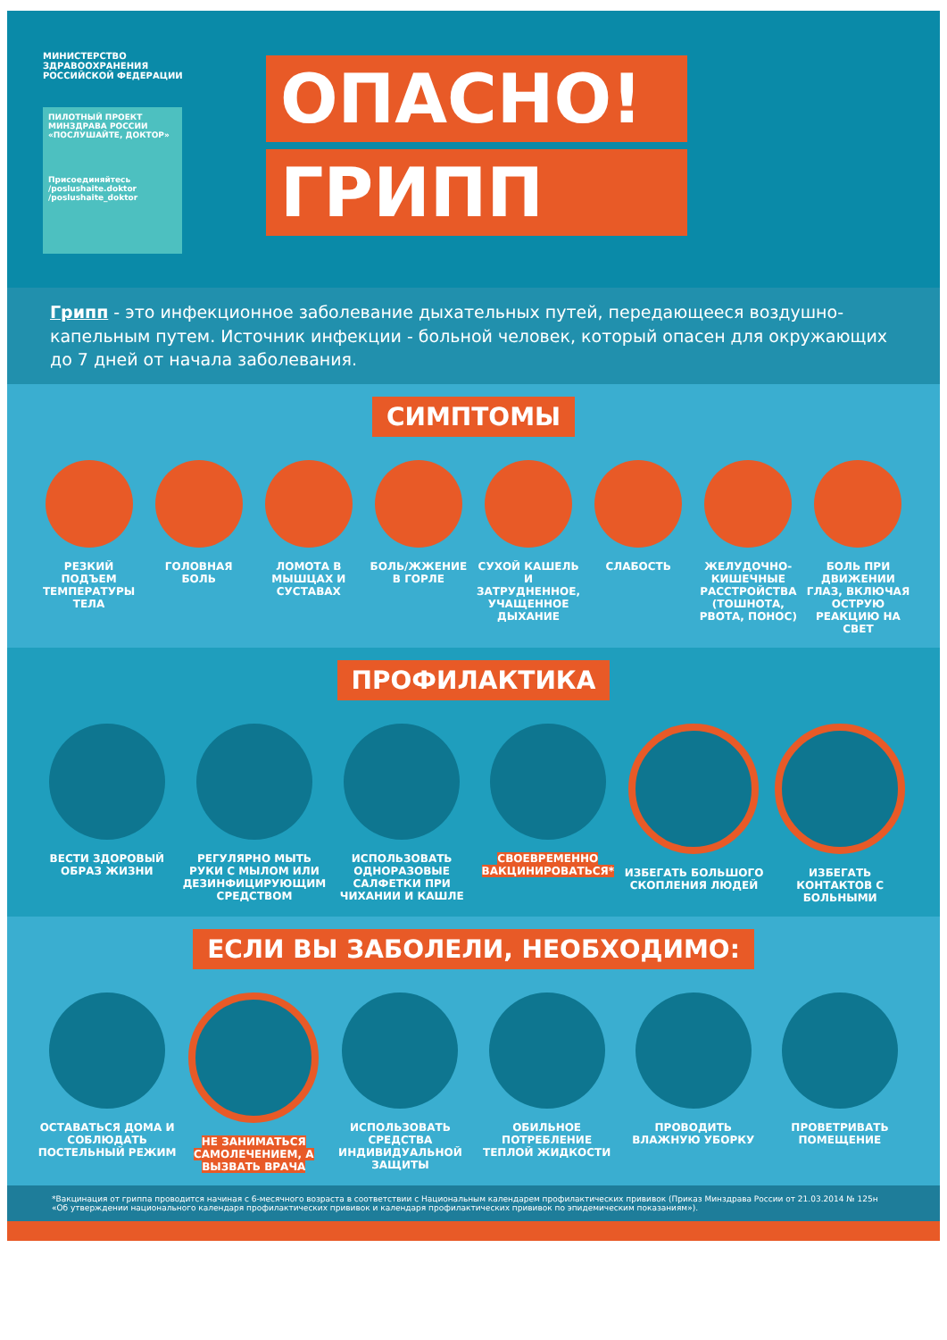МИНИСТЕРСТВО
ЗДРАВООХРАНЕНИЯ
РОССИЙСКОЙ ФЕДЕРАЦИИ
ПИЛОТНЫЙ ПРОЕКТ МИНЗДРАВА РОССИИ
«ПОСЛУШАЙТЕ, ДОКТОР»
Присоединяйтесь
/poslushaite.doktor
/poslushaite_doktor
ОПАСНО!
ГРИПП
Грипп - это инфекционное заболевание дыхательных путей, передающееся воздушно-капельным путем. Источник инфекции - больной человек, который опасен для окружающих до 7 дней от начала заболевания.
СИМПТОМЫ
РЕЗКИЙ ПОДЪЕМ ТЕМПЕРАТУРЫ ТЕЛА ГОЛОВНАЯ БОЛЬ ЛОМОТА В МЫШЦАХ И СУСТАВАХ БОЛЬ/ЖЖЕНИЕ В ГОРЛЕ СУХОЙ КАШЕЛЬ И ЗАТРУДНЕННОЕ, УЧАЩЕННОЕ ДЫХАНИЕ
СЛАБОСТЬ ЖЕЛУДОЧНО-КИШЕЧНЫЕ РАССТРОЙСТВА (ТОШНОТА, РВОТА, ПОНОС)
БОЛЬ ПРИ ДВИЖЕНИИ ГЛАЗ, ВКЛЮЧАЯ ОСТРУЮ РЕАКЦИЮ НА СВЕТ
ПРОФИЛАКТИКА
ВЕСТИ ЗДОРОВЫЙ ОБРАЗ ЖИЗНИ РЕГУЛЯРНО МЫТЬ РУКИ С МЫЛОМ ИЛИ ДЕЗИНФИЦИРУЮЩИМ СРЕДСТВОМ
ИСПОЛЬЗОВАТЬ ОДНОРАЗОВЫЕ САЛФЕТКИ ПРИ ЧИХАНИИ И КАШЛЕ
СВОЕВРЕМЕННО ВАКЦИНИРОВАТЬСЯ* ИЗБЕГАТЬ БОЛЬШОГО СКОПЛЕНИЯ ЛЮДЕЙ
ИЗБЕГАТЬ КОНТАКТОВ С БОЛЬНЫМИ
ЕСЛИ ВЫ ЗАБОЛЕЛИ, НЕОБХОДИМО:
ОСТАВАТЬСЯ ДОМА И СОБЛЮДАТЬ ПОСТЕЛЬНЫЙ РЕЖИМ
НЕ ЗАНИМАТЬСЯ САМОЛЕЧЕНИЕМ, А ВЫЗВАТЬ ВРАЧА
ИСПОЛЬЗОВАТЬ СРЕДСТВА ИНДИВИДУАЛЬНОЙ ЗАЩИТЫ
ОБИЛЬНОЕ ПОТРЕБЛЕНИЕ ТЕПЛОЙ ЖИДКОСТИ
ПРОВОДИТЬ ВЛАЖНУЮ УБОРКУ ПРОВЕТРИВАТЬ ПОМЕЩЕНИЕ
*Вакцинация от гриппа проводится начиная с 6-месячного возраста в соответствии с Национальным календарем профилактических прививок (Приказ Минздрава России от 21.03.2014 № 125н «Об утверждении национального календаря профилактических прививок и календаря профилактических прививок по эпидемическим показаниям»).